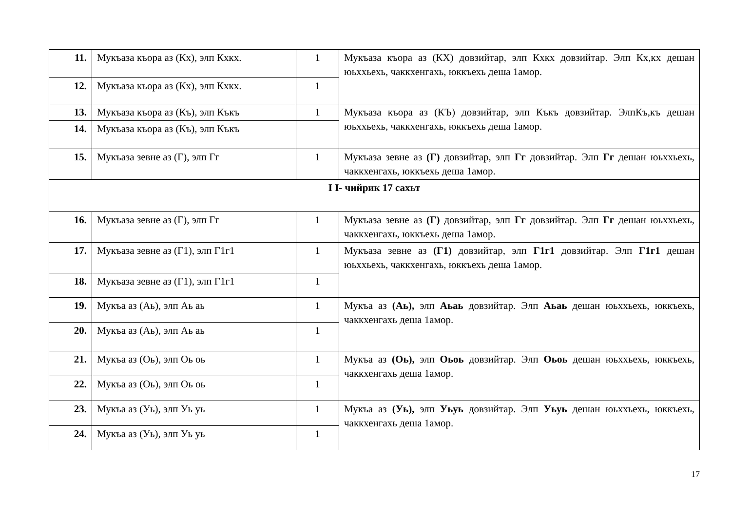| 11. | Мукъаза къора аз (Кх), элп Кхкх. | 1 | Мукъаза къора аз (КХ) довзийтар, элп Кхкх довзийтар. Элп Кх,кх дешан юьххьехь, чаккхенгахь, юккъехь деша 1амор. |
| 12. | Мукъаза къора аз (Кх), элп Кхкх. | 1 | |
| 13. | Мукъаза къора аз (Къ), элп Къкъ | 1 | Мукъаза къора аз (КЪ) довзийтар, элп Къкъ довзийтар. ЭлпКъ,къ дешан юьххьехь, чаккхенгахь, юккъехь деша 1амор. |
| 14. | Мукъаза къора аз (Къ), элп Къкъ | | |
| 15. | Мукъаза зевне аз (Г), элп Гг | 1 | Мукъаза зевне аз (Г) довзийтар, элп Гг довзийтар. Элп Гг дешан юьххьехь, чаккхенгахь, юккъехь деша 1амор. |
| I I- чийрик 17 сахьт | | | |
| 16. | Мукъаза зевне аз (Г), элп Гг | 1 | Мукъаза зевне аз (Г) довзийтар, элп Гг довзийтар. Элп Гг дешан юьххьехь, чаккхенгахь, юккъехь деша 1амор. |
| 17. | Мукъаза зевне аз (Г1), элп Г1г1 | 1 | Мукъаза зевне аз (Г1) довзийтар, элп Г1г1 довзийтар. Элп Г1г1 дешан юьххьехь, чаккхенгахь, юккъехь деша 1амор. |
| 18. | Мукъаза зевне аз (Г1), элп Г1г1 | 1 | |
| 19. | Мукъа аз (Аь), элп Аь аь | 1 | Мукъа аз (Аь), элп Аьаь довзийтар. Элп Аьаь дешан юьххьехь, юккъехь, чаккхенгахь деша 1амор. |
| 20. | Мукъа аз (Аь), элп Аь аь | 1 | |
| 21. | Мукъа аз (Оь), элп Оь оь | 1 | Мукъа аз (Оь), элп Оьоь довзийтар. Элп Оьоь дешан юьххьехь, юккъехь, чаккхенгахь деша 1амор. |
| 22. | Мукъа аз (Оь), элп Оь оь | 1 | |
| 23. | Мукъа аз (Уь), элп Уь уь | 1 | Мукъа аз (Уь), элп Уьуь довзийтар. Элп Уьуь дешан юьххьехь, юккъехь, чаккхенгахь деша 1амор. |
| 24. | Мукъа аз (Уь), элп Уь уь | 1 | |
17